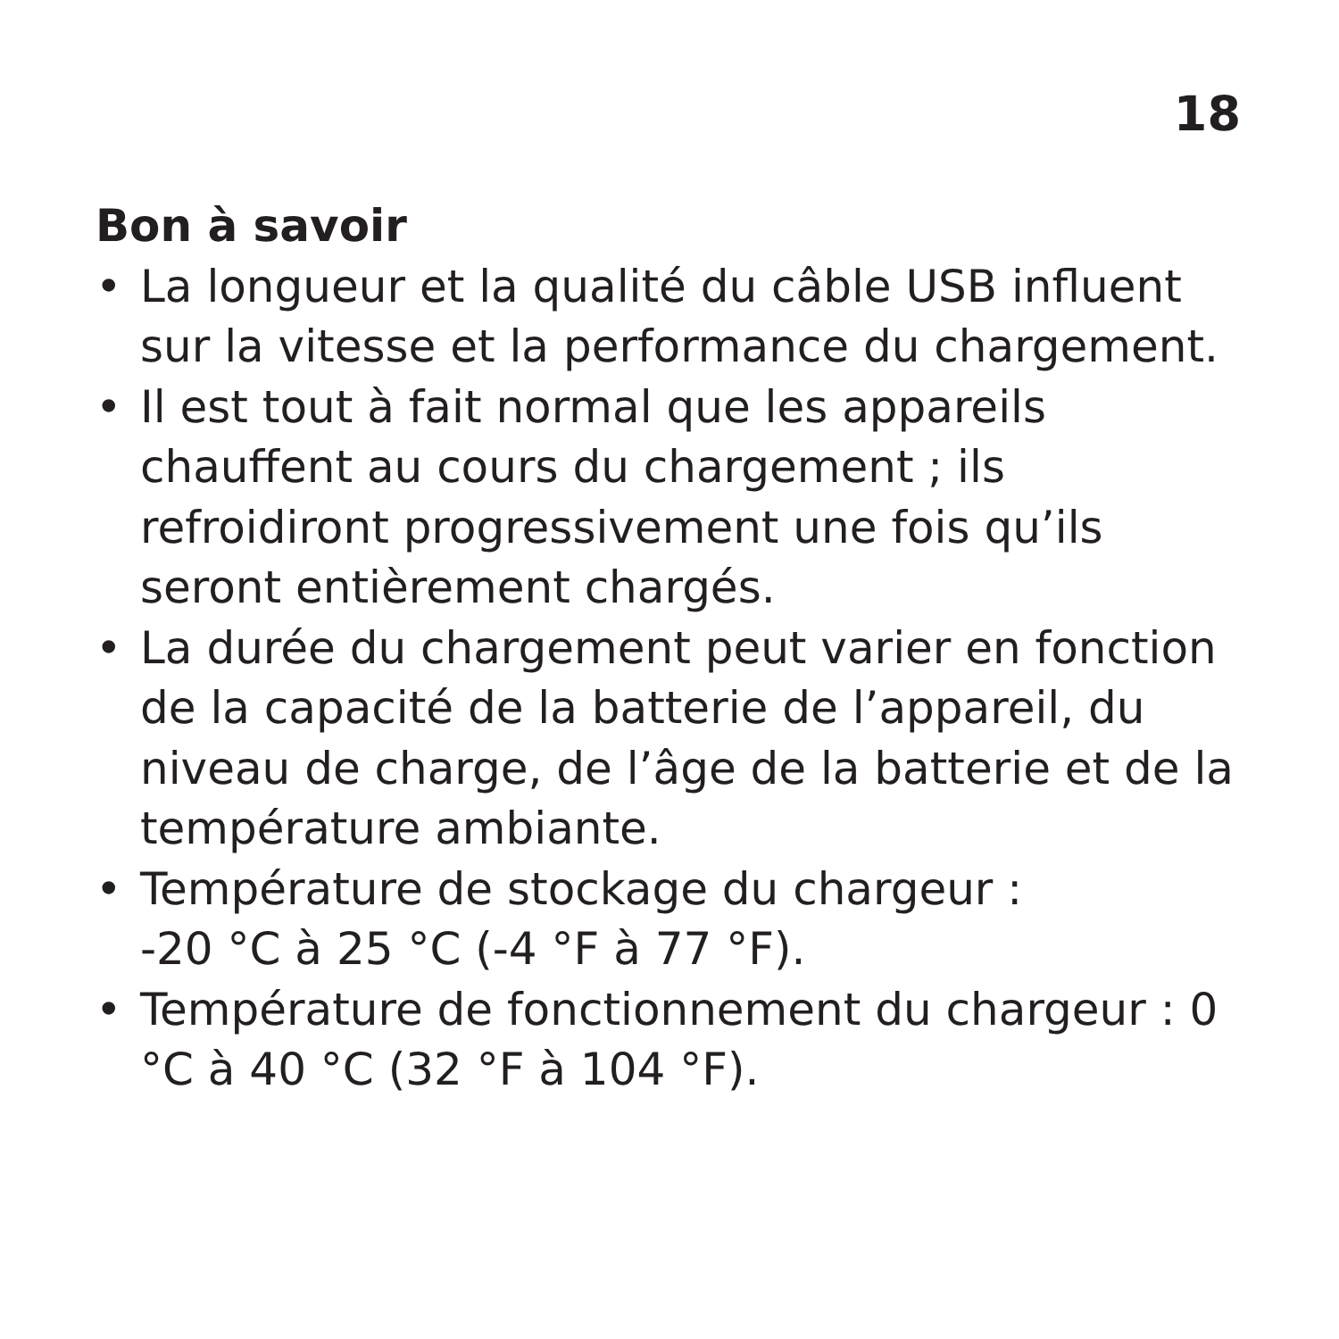18
Bon à savoir
• La longueur et la qualité du câble USB influent sur la vitesse et la performance du chargement.
• Il est tout à fait normal que les appareils chauffent au cours du chargement ; ils refroidiront progressivement une fois qu’ils seront entièrement chargés.
• La durée du chargement peut varier en fonction de la capacité de la batterie de l’appareil, du niveau de charge, de l’âge de la batterie et de la température ambiante.
• Température de stockage du chargeur :
-20 °C à 25 °C (-4 °F à 77 °F).
• Température de fonctionnement du chargeur : 0 °C à 40 °C (32 °F à 104 °F).